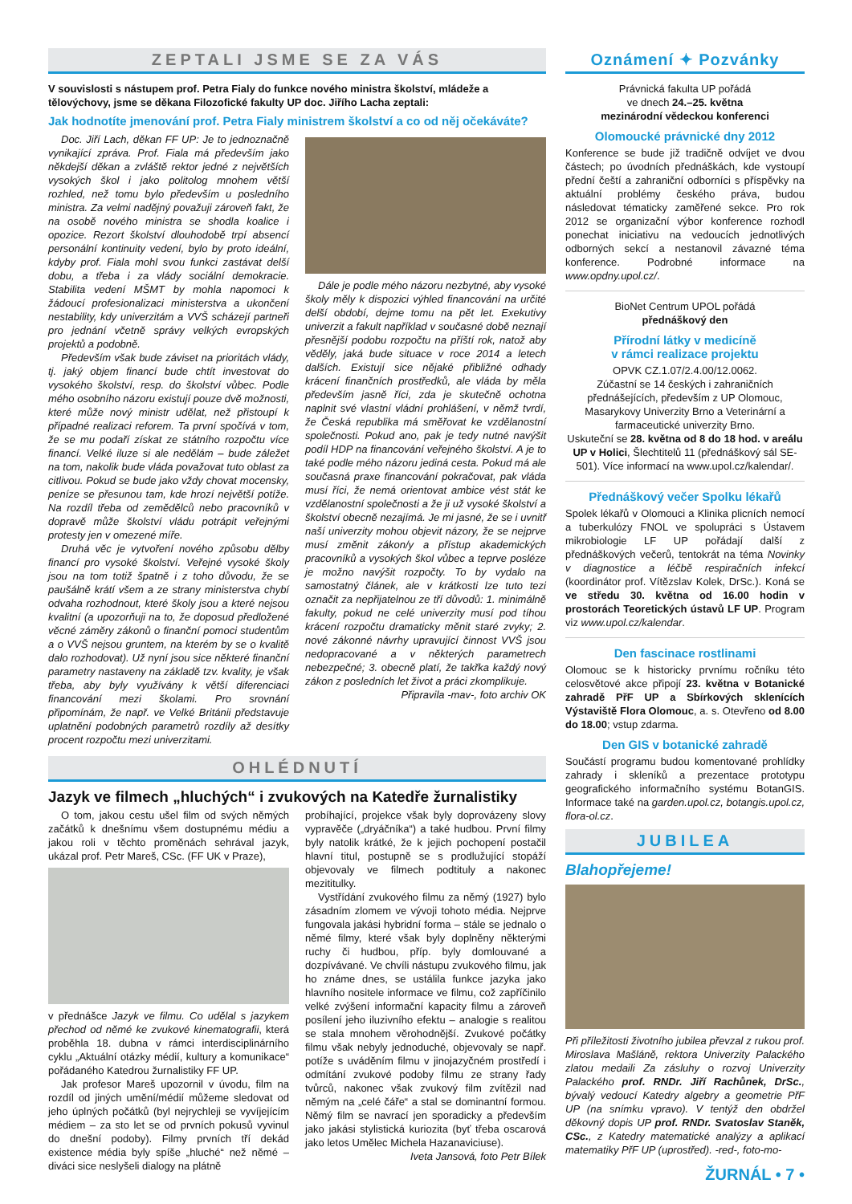ZEPTALI JSME SE ZA VÁS
V souvislosti s nástupem prof. Petra Fialy do funkce nového ministra školství, mládeže a tělovýchovy, jsme se děkana Filozofické fakulty UP doc. Jiřího Lacha zeptali:
Jak hodnotíte jmenování prof. Petra Fialy ministrem školství a co od něj očekáváte?
Doc. Jiří Lach, děkan FF UP: Je to jednoznačně vynikající zpráva. Prof. Fiala má především jako někdejší děkan a zvláště rektor jedné z největších vysokých škol i jako politolog mnohem větší rozhled, než tomu bylo především u posledního ministra. Za velmi nadějný považuji zároveň fakt, že na osobě nového ministra se shodla koalice i opozice. Rezort školství dlouhodobě trpí absencí personální kontinuity vedení, bylo by proto ideální, kdyby prof. Fiala mohl svou funkci zastávat delší dobu, a třeba i za vlády sociální demokracie. Stabilita vedení MŠMT by mohla napomoci k žádoucí profesionalizaci ministerstva a ukončení nestability, kdy univerzitám a VVŠ scházejí partneři pro jednání včetně správy velkých evropských projektů a podobně.
Především však bude záviset na prioritách vlády, tj. jaký objem financí bude chtít investovat do vysokého školství, resp. do školství vůbec. Podle mého osobního názoru existují pouze dvě možnosti, které může nový ministr udělat, než přistoupí k případné realizaci reforem. Ta první spočívá v tom, že se mu podaří získat ze státního rozpočtu více financí. Velké iluze si ale nedělám – bude záležet na tom, nakolik bude vláda považovat tuto oblast za citlivou. Pokud se bude jako vždy chovat mocensky, peníze se přesunou tam, kde hrozí největší potíže. Na rozdíl třeba od zemědělců nebo pracovníků v dopravě může školství vládu potrápit veřejnými protesty jen v omezené míře.
Druhá věc je vytvoření nového způsobu dělby financí pro vysoké školství. Veřejné vysoké školy jsou na tom totiž špatně i z toho důvodu, že se paušálně krátí všem a ze strany ministerstva chybí odvaha rozhodnout, které školy jsou a které nejsou kvalitní (a upozorňuji na to, že doposud předložené věcné záměry zákonů o finanční pomoci studentům a o VVŠ nejsou gruntem, na kterém by se o kvalitě dalo rozhodovat). Už nyní jsou sice některé finanční parametry nastaveny na základě tzv. kvality, je však třeba, aby byly využívány k větší diferenciaci financování mezi školami. Pro srovnání připomínám, že např. ve Velké Británii představuje uplatnění podobných parametrů rozdíly až desítky procent rozpočtu mezi univerzitami.
Dále je podle mého názoru nezbytné, aby vysoké školy měly k dispozici výhled financování na určité delší období, dejme tomu na pět let. Exekutivy univerzit a fakult například v současné době neznají přesnější podobu rozpočtu na příští rok, natož aby věděly, jaká bude situace v roce 2014 a letech dalších. Existují sice nějaké přibližné odhady krácení finančních prostředků, ale vláda by měla především jasně říci, zda je skutečně ochotna naplnit své vlastní vládní prohlášení, v němž tvrdí, že Česká republika má směřovat ke vzdělanostní společnosti. Pokud ano, pak je tedy nutné navýšit podíl HDP na financování veřejného školství. A je to také podle mého názoru jediná cesta. Pokud má ale současná praxe financování pokračovat, pak vláda musí říci, že nemá orientovat ambice vést stát ke vzdělanostní společnosti a že ji už vysoké školství a školství obecně nezajímá. Je mi jasné, že se i uvnitř naší univerzity mohou objevit názory, že se nejprve musí změnit zákon/y a přístup akademických pracovníků a vysokých škol vůbec a teprve posléze je možno navýšit rozpočty. To by vydalo na samostatný článek, ale v krátkosti lze tuto tezi označit za nepřijatelnou ze tří důvodů: 1. minimálně fakulty, pokud ne celé univerzity musí pod tíhou krácení rozpočtu dramaticky měnit staré zvyky; 2. nové zákonné návrhy upravující činnost VVŠ jsou nedopracované a v některých parametrech nebezpečné; 3. obecně platí, že takřka každý nový zákon z posledních let život a práci zkomplikuje.
Připravila -mav-, foto archiv OK
OHLÉDNUTÍ
Jazyk ve filmech „hluchých“ i zvukových na Katedře žurnalistiky
O tom, jakou cestu ušel film od svých němých začátků k dnešnímu všem dostupnému médiu a jakou roli v těchto proměnách sehrával jazyk, ukázal prof. Petr Mareš, CSc. (FF UK v Praze),
v přednášce Jazyk ve filmu. Co udělal s jazykem přechod od němé ke zvukové kinematografii, která proběhla 18. dubna v rámci interdisciplinárního cyklu „Aktuální otázky médií, kultury a komunikace“ pořádaného Katedrou žurnalistiky FF UP.
Jak profesor Mareš upozornil v úvodu, film na rozdíl od jiných umění/médií můžeme sledovat od jeho úplných počátků (byl nejrychleji se vyvíjejícím médiem – za sto let se od prvních pokusů vyvinul do dnešní podoby). Filmy prvních tří dekád existence média byly spíše „hluché“ než němé – diváci sice neslyšeli dialogy na plátně
probíhající, projekce však byly doprovázeny slovy vypravěče („dryáčníka“) a také hudbou. První filmy byly natolik krátké, že k jejich pochopení postačil hlavní titul, postupně se s prodlužující stopáží objevovaly ve filmech podtituly a nakonec mezititulky.
Vystřídání zvukového filmu za němý (1927) bylo zásadním zlomem ve vývoji tohoto média. Nejprve fungovala jakási hybridní forma – stále se jednalo o němé filmy, které však byly doplněny některými ruchy či hudbou, příp. byly domlouvané a dozpívávané. Ve chvíli nástupu zvukového filmu, jak ho známe dnes, se ustálila funkce jazyka jako hlavního nositele informace ve filmu, což zapříčinilo velké zvýšení informační kapacity filmu a zároveň posílení jeho iluzivního efektu – analogie s realitou se stala mnohem věrohodnější. Zvukové počátky filmu však nebyly jednoduché, objevovaly se např. potíže s uváděním filmu v jinojazyčném prostředí i odmítání zvukové podoby filmu ze strany řady tvůrců, nakonec však zvukový film zvítězil nad němým na „celé čáře“ a stal se dominantní formou. Němý film se navrací jen sporadicky a především jako jakási stylistická kuriozita (byť třeba oscarová jako letos Umělec Michela Hazanaviciuse).
Iveta Jansová, foto Petr Bílek
Oznámení ✦ Pozvánky
Právnická fakulta UP pořádá
ve dnech 24.–25. května
mezinárodní vědeckou konferenci
Olomoucké právnické dny 2012
Konference se bude již tradičně odvíjet ve dvou částech; po úvodních přednáškách, kde vystoupí přední čeští a zahraniční odborníci s příspěvky na aktuální problémy českého práva, budou následovat tématicky zaměřené sekce. Pro rok 2012 se organizační výbor konference rozhodl ponechat iniciativu na vedoucích jednotlivých odborných sekcí a nestanovil závazné téma konference. Podrobné informace na www.opdny.upol.cz/.
BioNet Centrum UPOL pořádá
přednáškový den
Přírodní látky v medicíně
v rámci realizace projektu
OPVK CZ.1.07/2.4.00/12.0062.
Zúčastní se 14 českých i zahraničních přednášejících, především z UP Olomouc, Masarykovy Univerzity Brno a Veterinární a farmaceutické univerzity Brno.
Uskuteční se 28. května od 8 do 18 hod. v areálu UP v Holici, Šlechtitelů 11 (přednáškový sál SE-501). Více informací na www.upol.cz/kalendar/.
Přednáškový večer Spolku lékařů
Spolek lékařů v Olomouci a Klinika plicních nemocí a tuberkulózy FNOL ve spolupráci s Ústavem mikrobiologie LF UP pořádají další z přednáškových večerů, tentokrát na téma Novinky v diagnostice a léčbě respiračních infekcí (koordinátor prof. Vítězslav Kolek, DrSc.). Koná se ve středu 30. května od 16.00 hodin v prostorách Teoretických ústavů LF UP. Program viz www.upol.cz/kalendar.
Den fascinace rostlinami
Olomouc se k historicky prvnímu ročníku této celosvětové akce připojí 23. května v Botanické zahradě PřF UP a Sbírkových sklenících Výstaviště Flora Olomouc, a. s. Otevřeno od 8.00 do 18.00; vstup zdarma.
Den GIS v botanické zahradě
Součástí programu budou komentované prohlídky zahrady i skleníků a prezentace prototypu geografického informačního systému BotanGIS. Informace také na garden.upol.cz, botangis.upol.cz, flora-ol.cz.
JUBILEA
Blahopřejeme!
Při příležitosti životního jubilea převzal z rukou prof. Miroslava Mašláně, rektora Univerzity Palackého zlatou medaili Za zásluhy o rozvoj Univerzity Palackého prof. RNDr. Jiří Rachůnek, DrSc., bývalý vedoucí Katedry algebry a geometrie PřF UP (na snímku vpravo). V tentýž den obdržel děkovný dopis UP prof. RNDr. Svatoslav Staněk, CSc., z Katedry matematické analýzy a aplikací matematiky PřF UP (uprostřed). -red-, foto-mo-
ŽURNÁL • 7 •